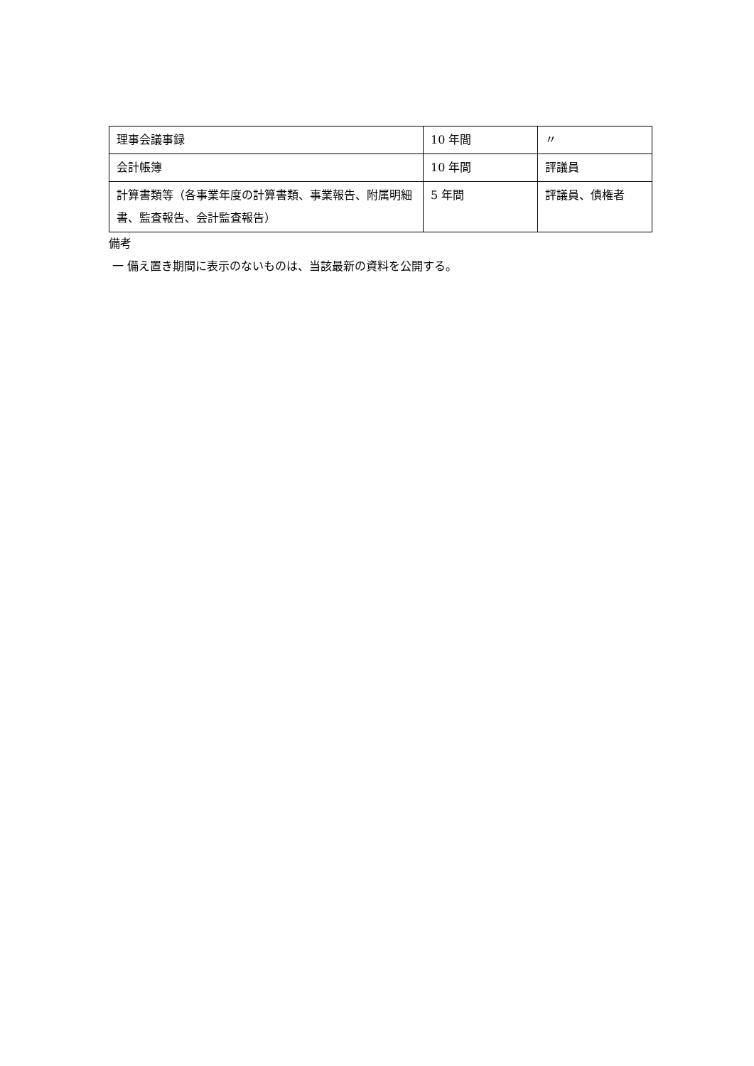| 理事会議事録 | 10 年間 | 〃 |
| 会計帳簿 | 10 年間 | 評議員 |
| 計算書類等（各事業年度の計算書類、事業報告、附属明細書、監査報告、会計監査報告） | 5 年間 | 評議員、債権者 |
備考
一 備え置き期間に表示のないものは、当該最新の資料を公開する。